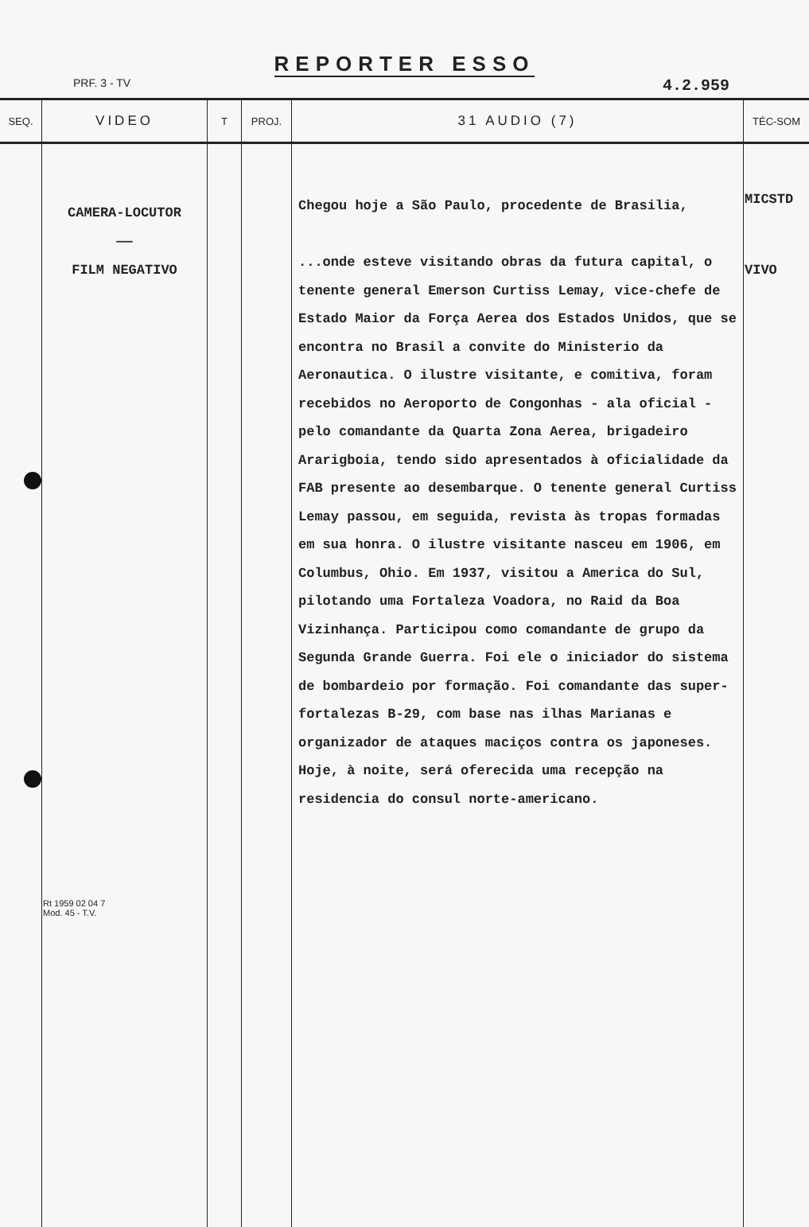REPORTER ESSO
PRF. 3 - TV 4.2.959
| SEQ. | VIDEO | T | PROJ. | 31 AUDIO (7) | TÉC-SOM |
| --- | --- | --- | --- | --- | --- |
| | CAMERA-LOCUTOR —— FILM NEGATIVO Rt 1959 02 04 7 Mod. 45 - T.V. | | | Chegou hoje a São Paulo, procedente de Brasilia, ...onde esteve visitando obras da futura capital, o tenente general Emerson Curtiss Lemay, vice-chefe de Estado Maior da Força Aerea dos Estados Unidos, que se encontra no Brasil a convite do Ministerio da Aeronautica. O ilustre visitante, e comitiva, foram recebidos no Aeroporto de Congonhas - ala oficial - pelo comandante da Quarta Zona Aerea, brigadeiro Ararigboia, tendo sido apresentados à oficialidade da FAB presente ao desembarque. O tenente general Curtiss Lemay passou, em seguida, revista às tropas formadas em sua honra. O ilustre visitante nasceu em 1906, em Columbus, Ohio. Em 1937, visitou a America do Sul, pilotando uma Fortaleza Voadora, no Raid da Boa Vizinhança. Participou como comandante de grupo da Segunda Grande Guerra. Foi ele o iniciador do sistema de bombardeio por formação. Foi comandante das super-fortalezas B-29, com base nas ilhas Marianas e organizador de ataques maciços contra os japoneses. Hoje, à noite, será oferecida uma recepção na residencia do consul norte-americano. | MICSTD VIVO |